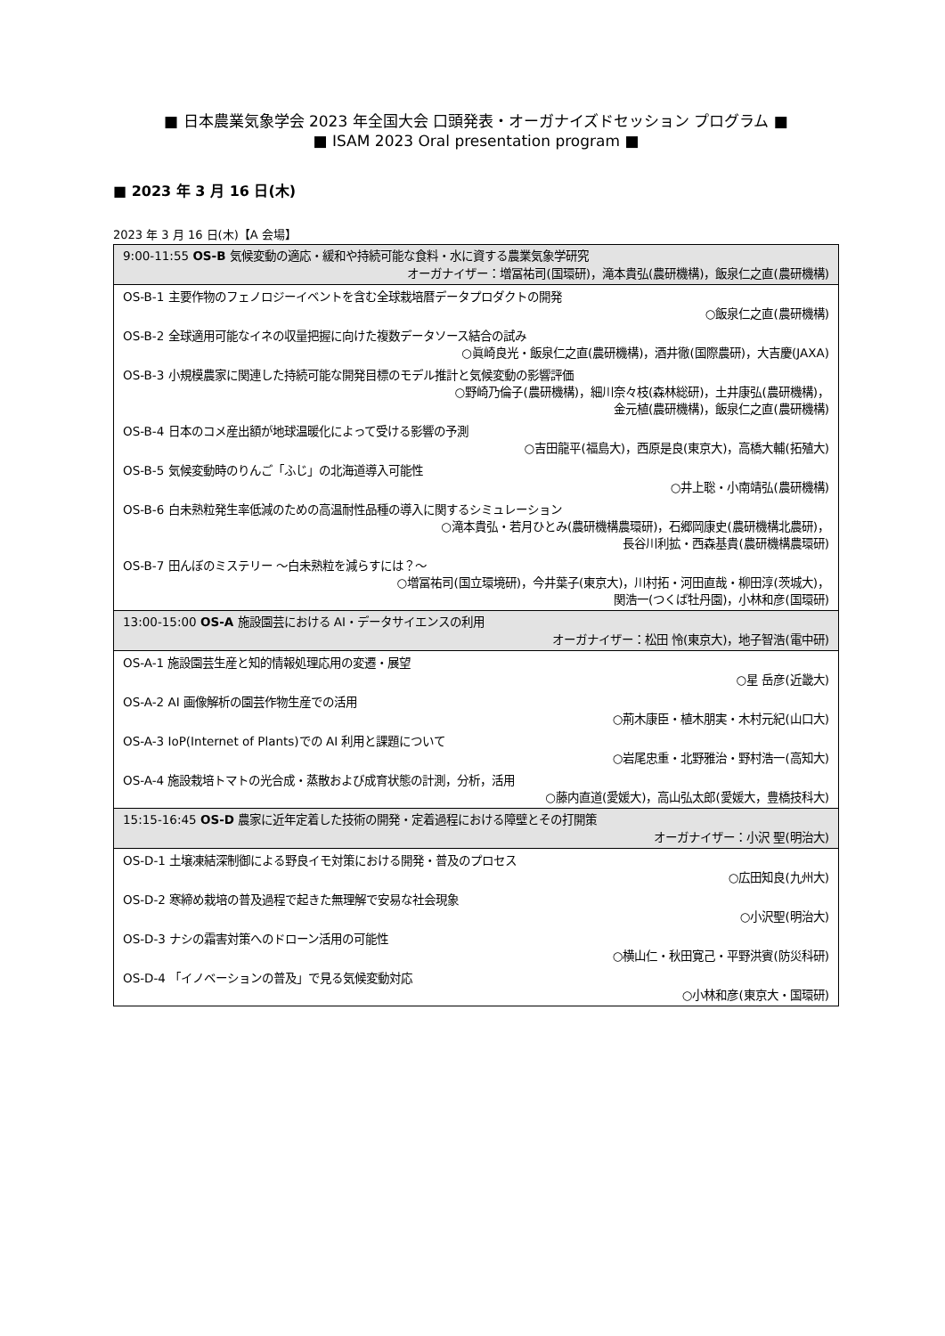■ 日本農業気象学会 2023 年全国大会 口頭発表・オーガナイズドセッション プログラム ■
■ ISAM 2023 Oral presentation program ■
■ 2023 年 3 月 16 日(木)
2023 年 3 月 16 日(木)【A 会場】
| 9:00-11:55 OS-B 気候変動の適応・緩和や持続可能な食料・水に資する農業気象学研究 オーガナイザー：増冨祐司(国環研)，滝本貴弘(農研機構)，飯泉仁之直(農研機構) |
| --- |
| OS-B-1 主要作物のフェノロジーイベントを含む全球栽培暦データプロダクトの開発 ○飯泉仁之直(農研機構) |
| OS-B-2 全球適用可能なイネの収量把握に向けた複数データソース結合の試み ○眞崎良光・飯泉仁之直(農研機構)，酒井徹(国際農研)，大吉慶(JAXA) |
| OS-B-3 小規模農家に関連した持続可能な開発目標のモデル推計と気候変動の影響評価 ○野崎乃倫子(農研機構)，細川奈々枝(森林総研)，土井康弘(農研機構)， 金元植(農研機構)，飯泉仁之直(農研機構) |
| OS-B-4 日本のコメ産出額が地球温暖化によって受ける影響の予測 ○吉田龍平(福島大)，西原是良(東京大)，高橋大輔(拓殖大) |
| OS-B-5 気候変動時のりんご「ふじ」の北海道導入可能性 ○井上聡・小南靖弘(農研機構) |
| OS-B-6 白未熟粒発生率低減のための高温耐性品種の導入に関するシミュレーション ○滝本貴弘・若月ひとみ(農研機構農環研)，石郷岡康史(農研機構北農研)， 長谷川利拡・西森基貴(農研機構農環研) |
| OS-B-7 田んぼのミステリー ～白未熟粒を減らすには？～ ○増冨祐司(国立環境研)，今井葉子(東京大)，川村拓・河田直哉・柳田淳(茨城大)， 関浩一(つくば牡丹園)，小林和彦(国環研) |
| 13:00-15:00 OS-A 施設園芸における AI・データサイエンスの利用 オーガナイザー：松田 怜(東京大)，地子智浩(電中研) |
| OS-A-1 施設園芸生産と知的情報処理応用の変遷・展望 ○星 岳彦(近畿大) |
| OS-A-2 AI 画像解析の園芸作物生産での活用 ○荊木康臣・植木朋実・木村元紀(山口大) |
| OS-A-3 IoP(Internet of Plants)での AI 利用と課題について ○岩尾忠重・北野雅治・野村浩一(高知大) |
| OS-A-4 施設栽培トマトの光合成・蒸散および成育状態の計測，分析，活用 ○藤内直道(愛媛大)，高山弘太郎(愛媛大，豊橋技科大) |
| 15:15-16:45 OS-D 農家に近年定着した技術の開発・定着過程における障壁とその打開策 オーガナイザー：小沢 聖(明治大) |
| OS-D-1 土壌凍結深制御による野良イモ対策における開発・普及のプロセス ○広田知良(九州大) |
| OS-D-2 寒締め栽培の普及過程で起きた無理解で安易な社会現象 ○小沢聖(明治大) |
| OS-D-3 ナシの霜害対策へのドローン活用の可能性 ○横山仁・秋田寛己・平野洪賓(防災科研) |
| OS-D-4 「イノベーションの普及」で見る気候変動対応 ○小林和彦(東京大・国環研) |